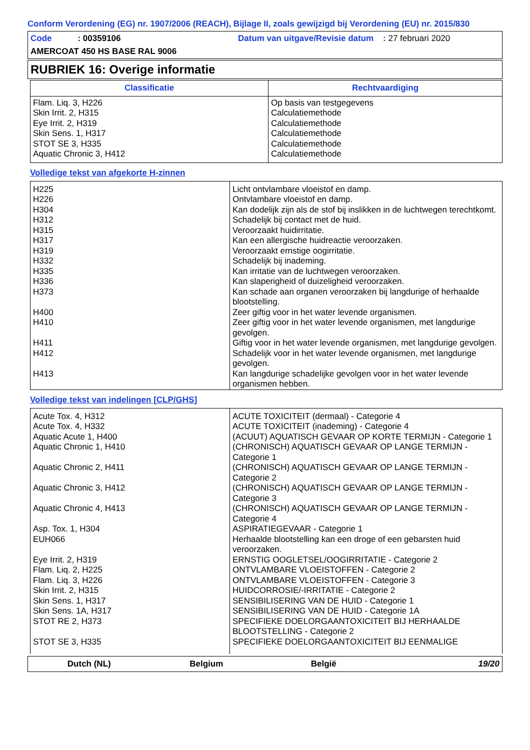Conform Verordening (EG) nr. 1907/2006 (REACH), Bijlage II, zoals gewijzigd bij Verordening (EU) nr. 2015/830
Code : 00359106 Datum van uitgave/Revisie datum : 27 februari 2020
AMERCOAT 450 HS BASE RAL 9006
RUBRIEK 16: Overige informatie
| Classificatie | Rechtvaardiging |
| --- | --- |
| Flam. Liq. 3, H226 Skin Irrit. 2, H315 Eye Irrit. 2, H319 Skin Sens. 1, H317 STOT SE 3, H335 Aquatic Chronic 3, H412 | Op basis van testgegevens Calculatiemethode Calculatiemethode Calculatiemethode Calculatiemethode Calculatiemethode |
Volledige tekst van afgekorte H-zinnen
| H225 | Licht ontvlambare vloeistof en damp. |
| H226 | Ontvlambare vloeistof en damp. |
| H304 | Kan dodelijk zijn als de stof bij inslikken in de luchtwegen terechtkomt. |
| H312 | Schadelijk bij contact met de huid. |
| H315 | Veroorzaakt huidirritatie. |
| H317 | Kan een allergische huidreactie veroorzaken. |
| H319 | Veroorzaakt ernstige oogirritatie. |
| H332 | Schadelijk bij inademing. |
| H335 | Kan irritatie van de luchtwegen veroorzaken. |
| H336 | Kan slaperigheid of duizeligheid veroorzaken. |
| H373 | Kan schade aan organen veroorzaken bij langdurige of herhaalde blootstelling. |
| H400 | Zeer giftig voor in het water levende organismen. |
| H410 | Zeer giftig voor in het water levende organismen, met langdurige gevolgen. |
| H411 | Giftig voor in het water levende organismen, met langdurige gevolgen. |
| H412 | Schadelijk voor in het water levende organismen, met langdurige gevolgen. |
| H413 | Kan langdurige schadelijke gevolgen voor in het water levende organismen hebben. |
Volledige tekst van indelingen [CLP/GHS]
| Acute Tox. 4, H312 | ACUTE TOXICITEIT (dermaal) - Categorie 4 |
| Acute Tox. 4, H332 | ACUTE TOXICITEIT (inademing) - Categorie 4 |
| Aquatic Acute 1, H400 | (ACUUT) AQUATISCH GEVAAR OP KORTE TERMIJN - Categorie 1 |
| Aquatic Chronic 1, H410 | (CHRONISCH) AQUATISCH GEVAAR OP LANGE TERMIJN - Categorie 1 |
| Aquatic Chronic 2, H411 | (CHRONISCH) AQUATISCH GEVAAR OP LANGE TERMIJN - Categorie 2 |
| Aquatic Chronic 3, H412 | (CHRONISCH) AQUATISCH GEVAAR OP LANGE TERMIJN - Categorie 3 |
| Aquatic Chronic 4, H413 | (CHRONISCH) AQUATISCH GEVAAR OP LANGE TERMIJN - Categorie 4 |
| Asp. Tox. 1, H304 | ASPIRATIEGEVAAR - Categorie 1 |
| EUH066 | Herhaalde blootstelling kan een droge of een gebarsten huid veroorzaken. |
| Eye Irrit. 2, H319 | ERNSTIG OOGLETSEL/OOGIRRITATIE - Categorie 2 |
| Flam. Liq. 2, H225 | ONTVLAMBARE VLOEISTOFFEN - Categorie 2 |
| Flam. Liq. 3, H226 | ONTVLAMBARE VLOEISTOFFEN - Categorie 3 |
| Skin Irrit. 2, H315 | HUIDCORROSIE/-IRRITATIE - Categorie 2 |
| Skin Sens. 1, H317 | SENSIBILISERING VAN DE HUID - Categorie 1 |
| Skin Sens. 1A, H317 | SENSIBILISERING VAN DE HUID - Categorie 1A |
| STOT RE 2, H373 | SPECIFIEKE DOELORGAANTOXICITEIT BIJ HERHAALDE BLOOTSTELLING - Categorie 2 |
| STOT SE 3, H335 | SPECIFIEKE DOELORGAANTOXICITEIT BIJ EENMALIGE |
Dutch (NL) Belgium België 19/20